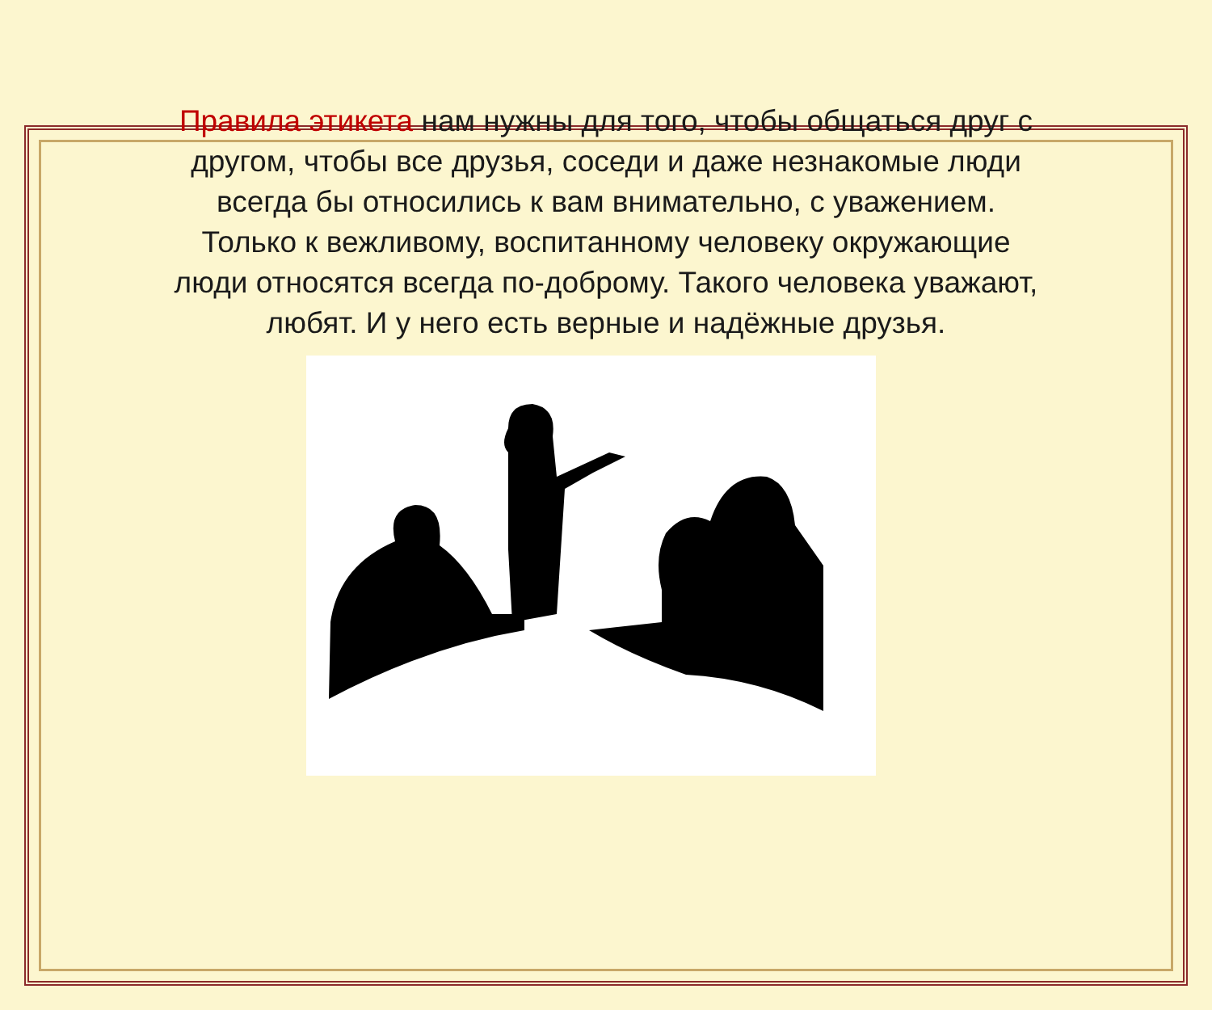Правила этикета нам нужны для того, чтобы общаться друг с другом, чтобы все друзья, соседи и даже незнакомые люди всегда бы относились к вам внимательно, с уважением. Только к вежливому, воспитанному человеку окружающие люди относятся всегда по-доброму. Такого человека уважают, любят. И у него есть верные и надёжные друзья.